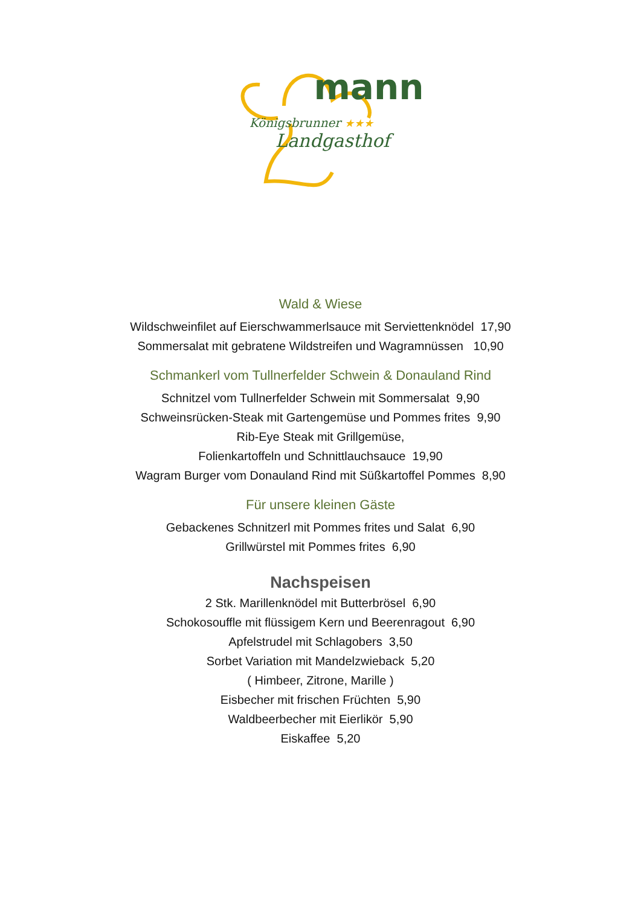mann
Königsbrunner ★★★
Landgasthof
Wald & Wiese
Wildschweinfilet auf Eierschwammerlsauce mit Serviettenknödel 17,90
Sommersalat mit gebratene Wildstreifen und Wagramnüssen 10,90
Schmankerl vom Tullnerfelder Schwein & Donauland Rind
Schnitzel vom Tullnerfelder Schwein mit Sommersalat 9,90
Schweinsrücken-Steak mit Gartengemüse und Pommes frites 9,90
Rib-Eye Steak mit Grillgemüse,
Folienkartoffeln und Schnittlauchsauce 19,90
Wagram Burger vom Donauland Rind mit Süßkartoffel Pommes 8,90
Für unsere kleinen Gäste
Gebackenes Schnitzerl mit Pommes frites und Salat 6,90
Grillwürstel mit Pommes frites 6,90
Nachspeisen
2 Stk. Marillenknödel mit Butterbrösel 6,90
Schokosouffle mit flüssigem Kern und Beerenragout 6,90
Apfelstrudel mit Schlagobers 3,50
Sorbet Variation mit Mandelzwieback 5,20
( Himbeer, Zitrone, Marille )
Eisbecher mit frischen Früchten 5,90
Waldbeerbecher mit Eierlikör 5,90
Eiskaffee 5,20